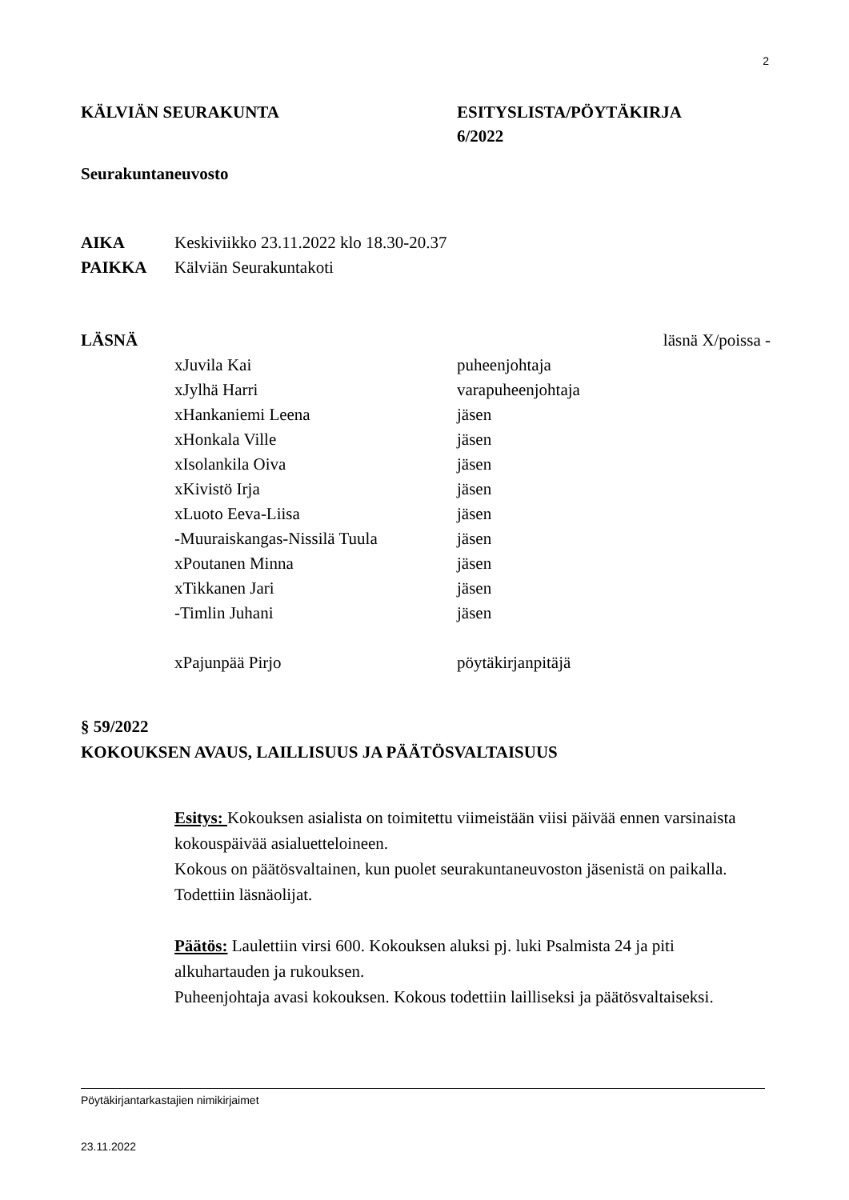2
KÄLVIÄN SEURAKUNTA ESITYSLISTA/PÖYTÄKIRJA
6/2022
Seurakuntaneuvosto
AIKA Keskiviikko 23.11.2022 klo 18.30-20.37
PAIKKA Kälviän Seurakuntakoti
LÄSNÄ läsnä X/poissa -
xJuvila Kai puheenjohtaja
xJylhä Harri varapuheenjohtaja
xHankaniemi Leena jäsen
xHonkala Ville jäsen
xIsolankila Oiva jäsen
xKivistö Irja jäsen
xLuoto Eeva-Liisa jäsen
-Muuraiskangas-Nissilä Tuula jäsen
xPoutanen Minna jäsen
xTikkanen Jari jäsen
-Timlin Juhani jäsen
xPajunpää Pirjo pöytäkirjanpitäjä
§ 59/2022
KOKOUKSEN AVAUS, LAILLISUUS JA PÄÄTÖSVALTAISUUS
Esitys: Kokouksen asialista on toimitettu viimeistään viisi päivää ennen varsinaista kokouspäivää asialuetteloineen.
Kokous on päätösvaltainen, kun puolet seurakuntaneuvoston jäsenistä on paikalla. Todettiin läsnäolijat.
Päätös: Laulettiin virsi 600. Kokouksen aluksi pj. luki Psalmista 24 ja piti alkuhartauden ja rukouksen.
Puheenjohtaja avasi kokouksen. Kokous todettiin lailliseksi ja päätösvaltaiseksi.
Pöytäkirjantarkastajien nimikirjaimet
23.11.2022